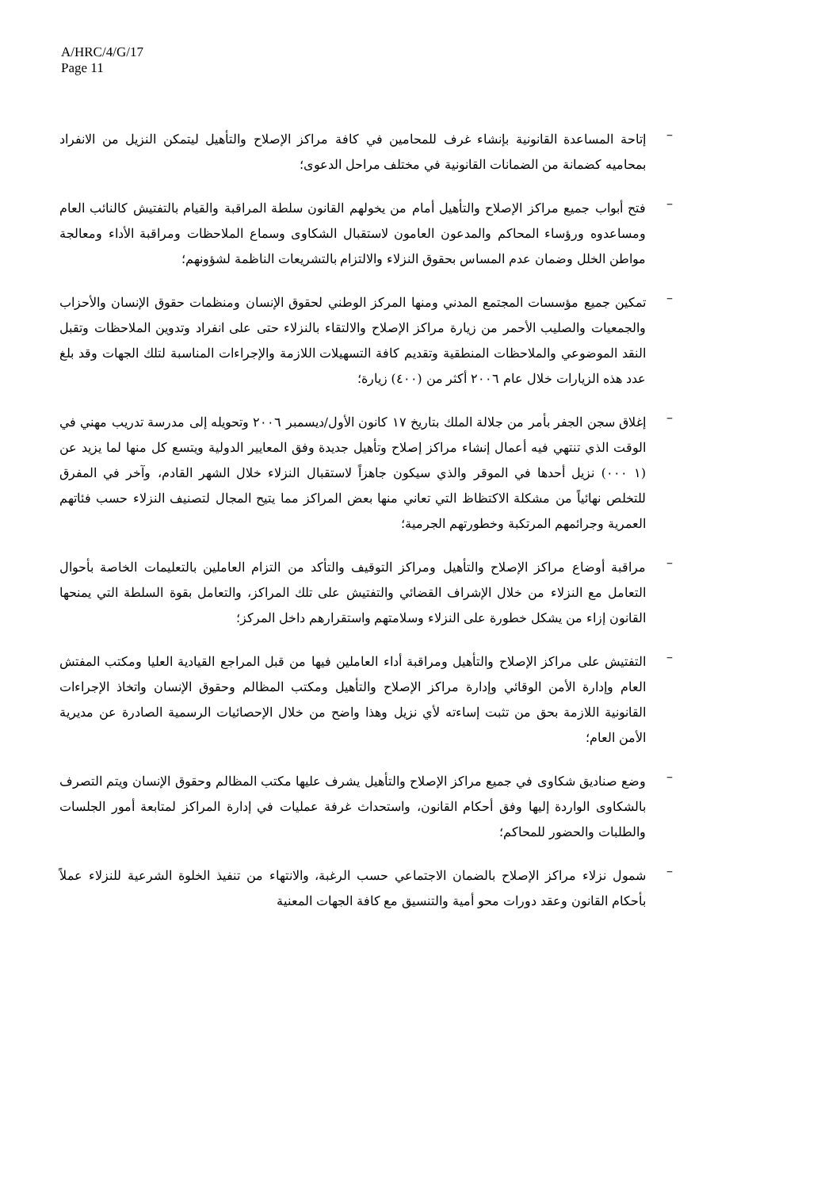A/HRC/4/G/17
Page 11
–
إتاحة المساعدة القانونية بإنشاء غرف للمحامين في كافة مراكز الإصلاح والتأهيل ليتمكن النزيل من الانفراد بمحاميه كضمانة من الضمانات القانونية في مختلف مراحل الدعوى؛
–
فتح أبواب جميع مراكز الإصلاح والتأهيل أمام من يخولهم القانون سلطة المراقبة والقيام بالتفتيش كالنائب العام ومساعدوه ورؤساء المحاكم والمدعون العامون لاستقبال الشكاوى وسماع الملاحظات ومراقبة الأداء ومعالجة مواطن الخلل وضمان عدم المساس بحقوق النزلاء والالتزام بالتشريعات الناظمة لشؤونهم؛
–
تمكين جميع مؤسسات المجتمع المدني ومنها المركز الوطني لحقوق الإنسان ومنظمات حقوق الإنسان والأحزاب والجمعيات والصليب الأحمر من زيارة مراكز الإصلاح والالتقاء بالنزلاء حتى على انفراد وتدوين الملاحظات وتقبل النقد الموضوعي والملاحظات المنطقية وتقديم كافة التسهيلات اللازمة والإجراءات المناسبة لتلك الجهات وقد بلغ عدد هذه الزيارات خلال عام ٢٠٠٦ أكثر من (٤٠٠) زيارة؛
–
إغلاق سجن الجفر بأمر من جلالة الملك بتاريخ ١٧ كانون الأول/ديسمبر ٢٠٠٦ وتحويله إلى مدرسة تدريب مهني في الوقت الذي تنتهي فيه أعمال إنشاء مراكز إصلاح وتأهيل جديدة وفق المعايير الدولية ويتسع كل منها لما يزيد عن (١ ٠٠٠) نزيل أحدها في الموقر والذي سيكون جاهزاً لاستقبال النزلاء خلال الشهر القادم، وآخر في المفرق للتخلص نهائياً من مشكلة الاكتظاظ التي تعاني منها بعض المراكز مما يتيح المجال لتصنيف النزلاء حسب فئاتهم العمرية وجرائمهم المرتكبة وخطورتهم الجرمية؛
–
مراقبة أوضاع مراكز الإصلاح والتأهيل ومراكز التوقيف والتأكد من التزام العاملين بالتعليمات الخاصة بأحوال التعامل مع النزلاء من خلال الإشراف القضائي والتفتيش على تلك المراكز، والتعامل بقوة السلطة التي يمنحها القانون إزاء من يشكل خطورة على النزلاء وسلامتهم واستقرارهم داخل المركز؛
–
التفتيش على مراكز الإصلاح والتأهيل ومراقبة أداء العاملين فيها من قبل المراجع القيادية العليا ومكتب المفتش العام وإدارة الأمن الوقائي وإدارة مراكز الإصلاح والتأهيل ومكتب المظالم وحقوق الإنسان واتخاذ الإجراءات القانونية اللازمة بحق من تثبت إساءته لأي نزيل وهذا واضح من خلال الإحصائيات الرسمية الصادرة عن مديرية الأمن العام؛
–
وضع صناديق شكاوى في جميع مراكز الإصلاح والتأهيل يشرف عليها مكتب المظالم وحقوق الإنسان ويتم التصرف بالشكاوى الواردة إليها وفق أحكام القانون، واستحداث غرفة عمليات في إدارة المراكز لمتابعة أمور الجلسات والطلبات والحضور للمحاكم؛
–
شمول نزلاء مراكز الإصلاح بالضمان الاجتماعي حسب الرغبة، والانتهاء من تنفيذ الخلوة الشرعية للنزلاء عملاً بأحكام القانون وعقد دورات محو أمية والتنسيق مع كافة الجهات المعنية